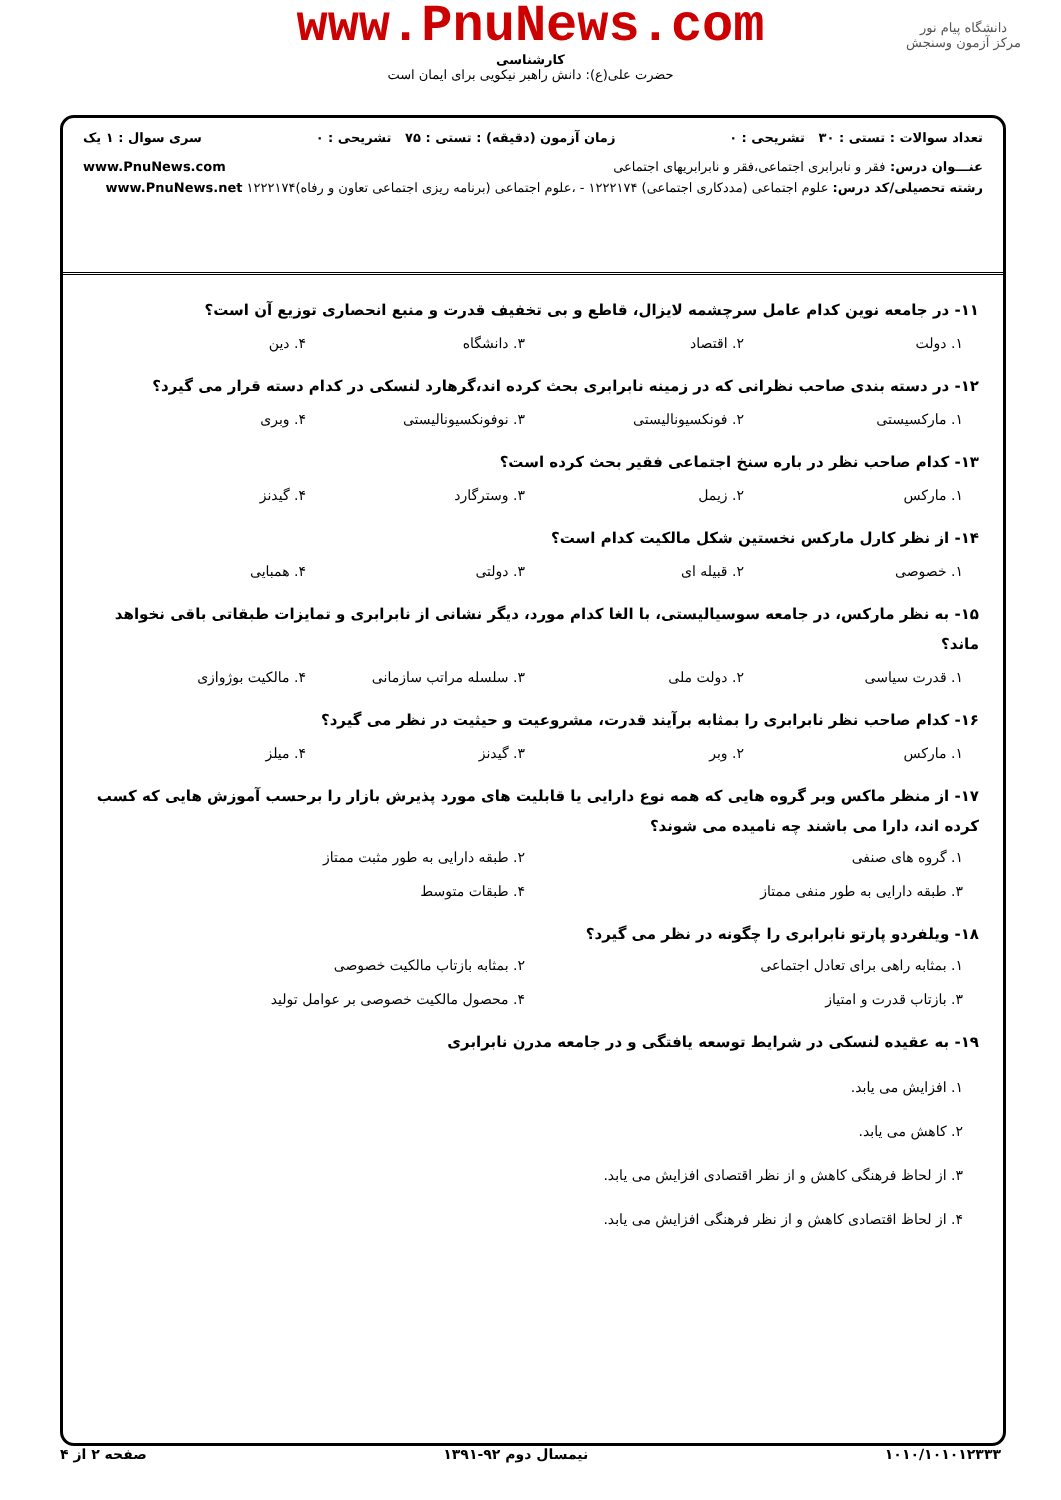دانشگاه پیام نور
مرکز آزمون وسنجش
www.PnuNews.com
کارشناسی
حضرت علی(ع): دانش راهبر نیکویی برای ایمان است
تعداد سوالات : تستی : ۳۰ تشریحی : ۰ زمان آزمون (دقیقه) : تستی : ۷۵ تشریحی : ۰ سری سوال : ۱ یک
عنـــوان درس: فقر و نابرابری اجتماعی،فقر و نابرابریهای اجتماعی www.PnuNews.com
رشته تحصیلی/کد درس: علوم اجتماعی (مددکاری اجتماعی) ۱۲۲۲۱۷۴ - ،علوم اجتماعی (برنامه ریزی اجتماعی تعاون و رفاه)۱۲۲۲۱۷۴ www.PnuNews.net
۱۱- در جامعه نوین کدام عامل سرچشمه لایزال، قاطع و بی تخفیف قدرت و منبع انحصاری توزیع آن است؟
۱. دولت ۲. اقتصاد ۳. دانشگاه ۴. دین
۱۲- در دسته بندی صاحب نظرانی که در زمینه نابرابری بحث کرده اند،گرهارد لنسکی در کدام دسته قرار می گیرد؟
۱. مارکسیستی ۲. فونکسیونالیستی ۳. نوفونکسیونالیستی ۴. وبری
۱۳- کدام صاحب نظر در باره سنخ اجتماعی فقیر بحث کرده است؟
۱. مارکس ۲. زیمل ۳. وسترگارد ۴. گیدنز
۱۴- از نظر کارل مارکس نخستین شکل مالکیت کدام است؟
۱. خصوصی ۲. قبیله ای ۳. دولتی ۴. همبایی
۱۵- به نظر مارکس، در جامعه سوسیالیستی، با الغا کدام مورد، دیگر نشانی از نابرابری و تمایزات طبقاتی باقی نخواهد ماند؟
۱. قدرت سیاسی ۲. دولت ملی ۳. سلسله مراتب سازمانی ۴. مالکیت بوژوازی
۱۶- کدام صاحب نظر نابرابری را بمثابه برآیند قدرت، مشروعیت و حیثیت در نظر می گیرد؟
۱. مارکس ۲. وبر ۳. گیدنز ۴. میلز
۱۷- از منظر ماکس وبر گروه هایی که همه نوع دارایی یا قابلیت های مورد پذیرش بازار را برحسب آموزش هایی که کسب کرده اند، دارا می باشند چه نامیده می شوند؟
۱. گروه های صنفی ۲. طبقه دارایی به طور مثبت ممتاز ۳. طبقه دارایی به طور منفی ممتاز ۴. طبقات متوسط
۱۸- ویلفردو پارتو نابرابری را چگونه در نظر می گیرد؟
۱. بمثابه راهی برای تعادل اجتماعی ۲. بمثابه بازتاب مالکیت خصوصی ۳. بازتاب قدرت و امتیاز ۴. محصول مالکیت خصوصی بر عوامل تولید
۱۹- به عقیده لنسکی در شرایط توسعه یافتگی و در جامعه مدرن نابرابری
۱. افزایش می یابد.
۲. کاهش می یابد.
۳. از لحاظ فرهنگی کاهش و از نظر اقتصادی افزایش می یابد.
۴. از لحاظ اقتصادی کاهش و از نظر فرهنگی افزایش می یابد.
۱۰۱۰/۱۰۱۰۱۲۳۳۳ نیمسال دوم ۹۲-۱۳۹۱ صفحه ۲ از ۴